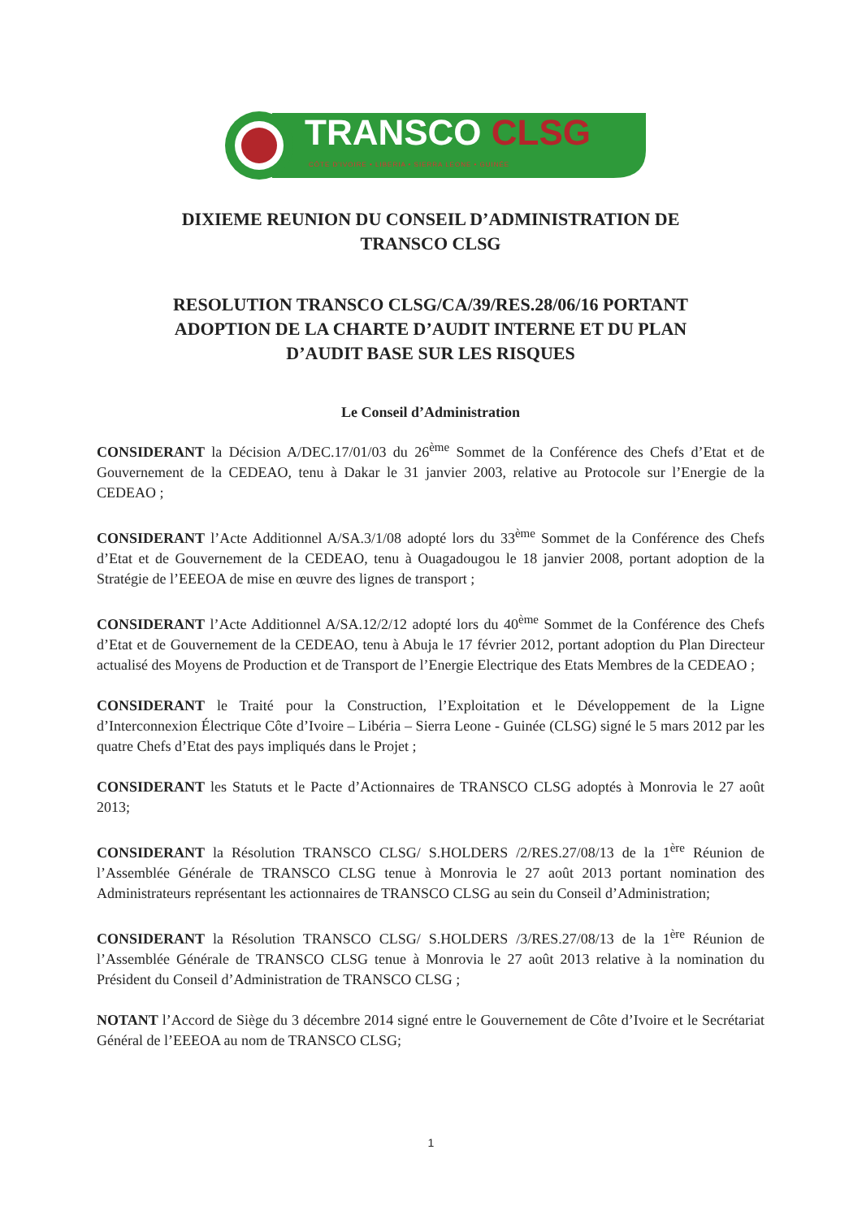TRANSCO CLSG
CÔTE D'IVOIRE • LIBERIA • SIERRA LEONE • GUINÉE
DIXIEME REUNION DU CONSEIL D’ADMINISTRATION DE
TRANSCO CLSG
RESOLUTION TRANSCO CLSG/CA/39/RES.28/06/16 PORTANT
ADOPTION DE LA CHARTE D’AUDIT INTERNE ET DU PLAN
D’AUDIT BASE SUR LES RISQUES
Le Conseil d’Administration
CONSIDERANT la Décision A/DEC.17/01/03 du 26<sup>ème</sup> Sommet de la Conférence des Chefs d’Etat et de Gouvernement de la CEDEAO, tenu à Dakar le 31 janvier 2003, relative au Protocole sur l’Energie de la CEDEAO ;
CONSIDERANT l’Acte Additionnel A/SA.3/1/08 adopté lors du 33<sup>ème</sup> Sommet de la Conférence des Chefs d’Etat et de Gouvernement de la CEDEAO, tenu à Ouagadougou le 18 janvier 2008, portant adoption de la Stratégie de l’EEEOA de mise en œuvre des lignes de transport ;
CONSIDERANT l’Acte Additionnel A/SA.12/2/12 adopté lors du 40<sup>ème</sup> Sommet de la Conférence des Chefs d’Etat et de Gouvernement de la CEDEAO, tenu à Abuja le 17 février 2012, portant adoption du Plan Directeur actualisé des Moyens de Production et de Transport de l’Energie Electrique des Etats Membres de la CEDEAO ;
CONSIDERANT le Traité pour la Construction, l’Exploitation et le Développement de la Ligne d’Interconnexion Électrique Côte d’Ivoire – Libéria – Sierra Leone - Guinée (CLSG) signé le 5 mars 2012 par les quatre Chefs d’Etat des pays impliqués dans le Projet ;
CONSIDERANT les Statuts et le Pacte d’Actionnaires de TRANSCO CLSG adoptés à Monrovia le 27 août 2013;
CONSIDERANT la Résolution TRANSCO CLSG/ S.HOLDERS /2/RES.27/08/13 de la 1<sup>ère</sup> Réunion de l’Assemblée Générale de TRANSCO CLSG tenue à Monrovia le 27 août 2013 portant nomination des Administrateurs représentant les actionnaires de TRANSCO CLSG au sein du Conseil d’Administration;
CONSIDERANT la Résolution TRANSCO CLSG/ S.HOLDERS /3/RES.27/08/13 de la 1<sup>ère</sup> Réunion de l’Assemblée Générale de TRANSCO CLSG tenue à Monrovia le 27 août 2013 relative à la nomination du Président du Conseil d’Administration de TRANSCO CLSG ;
NOTANT l’Accord de Siège du 3 décembre 2014 signé entre le Gouvernement de Côte d’Ivoire et le Secrétariat Général de l’EEEOA au nom de TRANSCO CLSG;
1